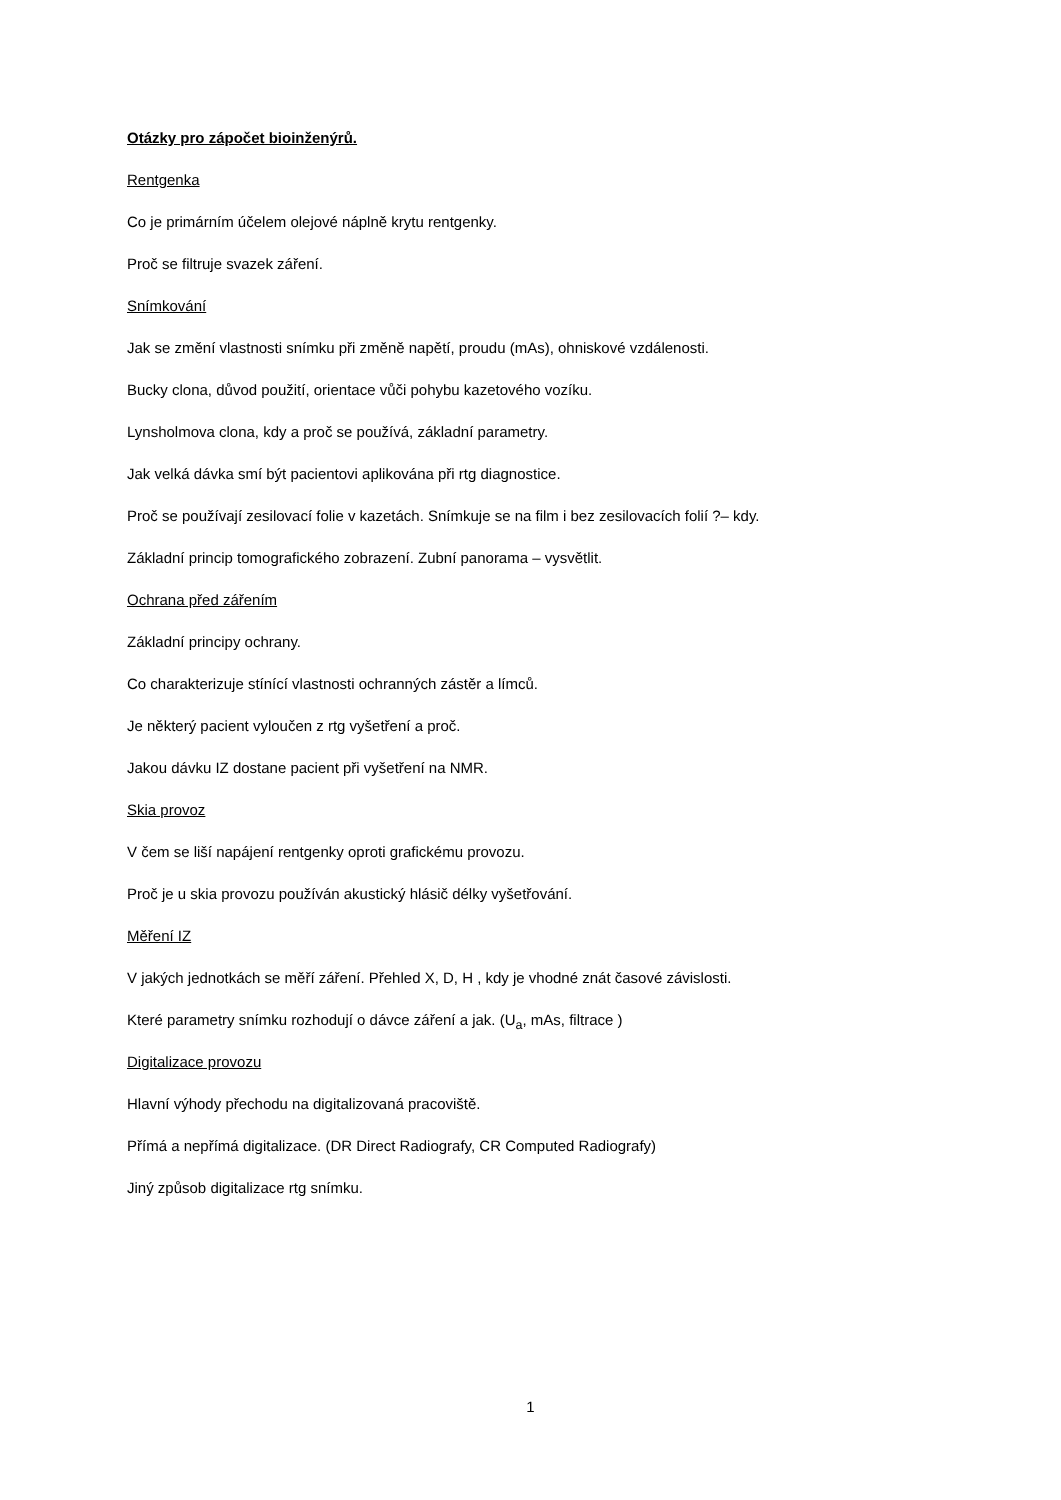Otázky pro zápočet bioinženýrů.
Rentgenka
Co je primárním účelem olejové náplně krytu rentgenky.
Proč se filtruje svazek záření.
Snímkování
Jak se změní vlastnosti snímku při změně napětí, proudu (mAs), ohniskové vzdálenosti.
Bucky clona, důvod použití, orientace vůči pohybu kazetového vozíku.
Lynsholmova clona, kdy a proč se používá, základní parametry.
Jak velká dávka smí být pacientovi aplikována při rtg diagnostice.
Proč se používají zesilovací folie v kazetách. Snímkuje se na film i bez zesilovacích folií ?– kdy.
Základní princip tomografického zobrazení. Zubní panorama – vysvětlit.
Ochrana před zářením
Základní principy ochrany.
Co charakterizuje stínící vlastnosti ochranných zástěr a límců.
Je některý pacient vyloučen z rtg vyšetření a proč.
Jakou dávku IZ dostane pacient při vyšetření na NMR.
Skia provoz
V čem se liší napájení rentgenky oproti grafickému provozu.
Proč je u skia provozu používán akustický hlásič délky vyšetřování.
Měření IZ
V jakých jednotkách se měří záření. Přehled X, D, H , kdy je vhodné znát časové závislosti.
Které parametry snímku rozhodují o dávce záření a jak. (U<sub>a</sub>, mAs, filtrace )
Digitalizace provozu
Hlavní výhody přechodu na digitalizovaná pracoviště.
Přímá a nepřímá digitalizace. (DR Direct Radiografy, CR Computed Radiografy)
Jiný způsob digitalizace rtg snímku.
1